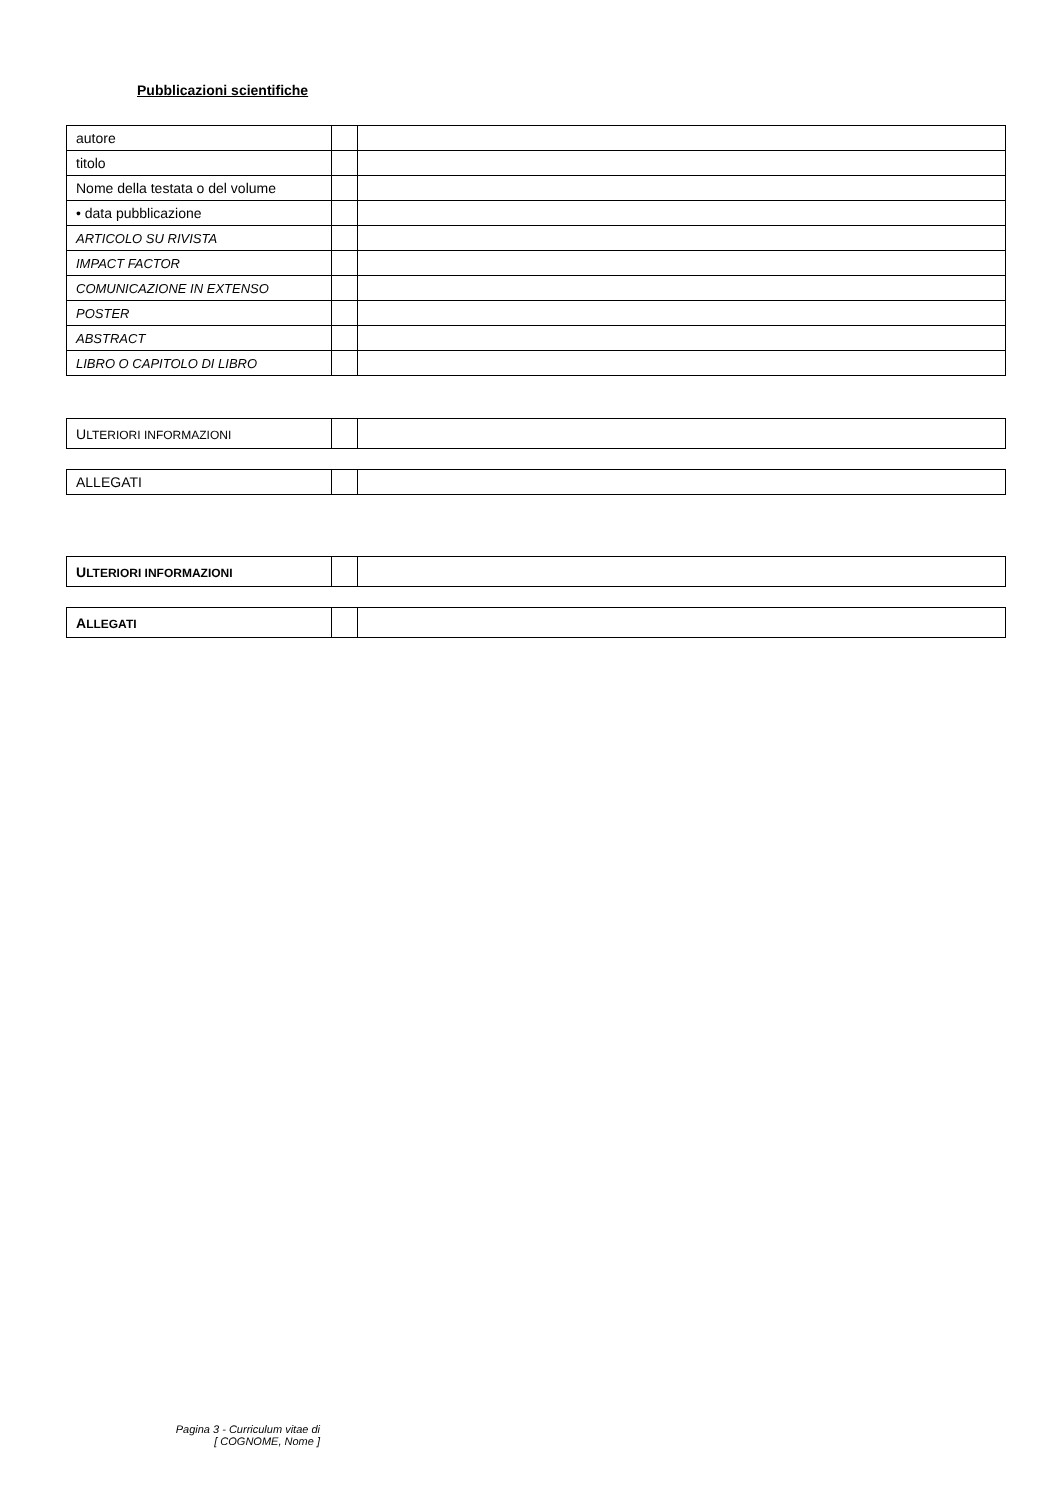Pubblicazioni scientifiche
| autore | | |
| titolo | | |
| Nome della testata o del volume | | |
| • data pubblicazione | | |
| ARTICOLO SU RIVISTA | | |
| IMPACT FACTOR | | |
| COMUNICAZIONE IN EXTENSO | | |
| POSTER | | |
| ABSTRACT | | |
| LIBRO O CAPITOLO DI LIBRO | | |
| U LTERIORI INFORMAZIONI | | |
| ALLEGATI | | |
| U LTERIORI INFORMAZIONI | | |
| A LLEGATI | | |
Pagina 3 - Curriculum vitae di
[ COGNOME, Nome ]